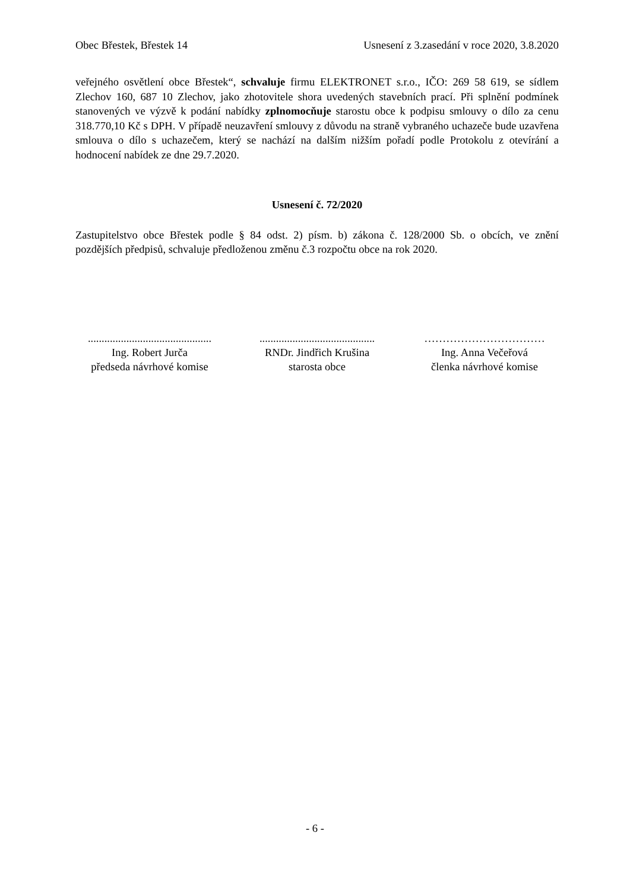Obec Břestek, Břestek 14 Usnesení z 3.zasedání v roce 2020, 3.8.2020
veřejného osvětlení obce Břestek“, schvaluje firmu ELEKTRONET s.r.o., IČO: 269 58 619, se sídlem Zlechov 160, 687 10 Zlechov, jako zhotovitele shora uvedených stavebních prací. Při splnění podmínek stanovených ve výzvě k podání nabídky zplnomocňuje starostu obce k podpisu smlouvy o dílo za cenu 318.770,10 Kč s DPH. V případě neuzavření smlouvy z důvodu na straně vybraného uchazeče bude uzavřena smlouva o dílo s uchazečem, který se nachází na dalším nižším pořadí podle Protokolu z otevírání a hodnocení nabídek ze dne 29.7.2020.
Usnesení č. 72/2020
Zastupitelstvo obce Břestek podle § 84 odst. 2) písm. b) zákona č. 128/2000 Sb. o obcích, ve znění pozdějších předpisů, schvaluje předloženou změnu č.3 rozpočtu obce na rok 2020.
.............................................
Ing. Robert Jurča
předseda návrhové komise
..........................................
RNDr. Jindřich Krušina
starosta obce
……………………………
Ing. Anna Večeřová
členka návrhové komise
- 6 -